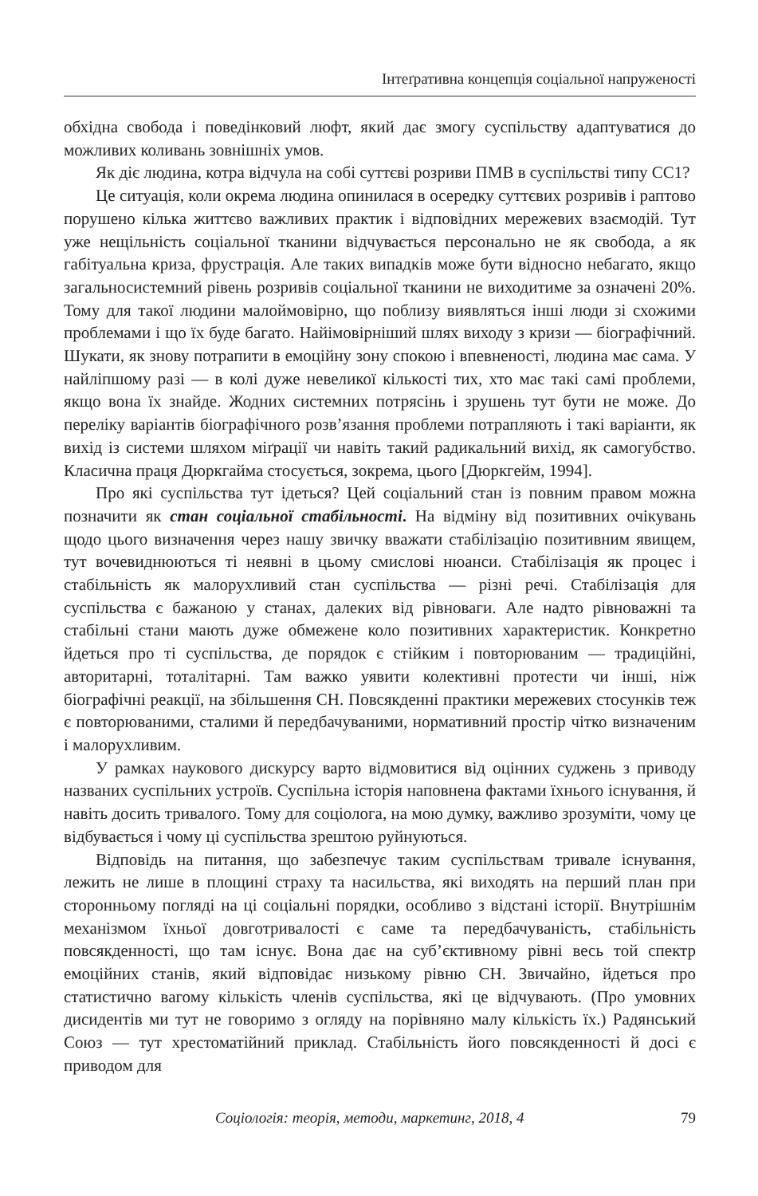Інтеґративна концепція соціальної напруженості
обхідна свобода і поведінковий люфт, який дає змогу суспільству адаптуватися до можливих коливань зовнішніх умов.
Як діє людина, котра відчула на собі суттєві розриви ПМВ в суспільстві типу СС1?
Це ситуація, коли окрема людина опинилася в осередку суттєвих розривів і раптово порушено кілька життєво важливих практик і відповідних мережевих взаємодій. Тут уже нещільність соціальної тканини відчувається персонально не як свобода, а як габітуальна криза, фрустрація. Але таких випадків може бути відносно небагато, якщо загальносистемний рівень розривів соціальної тканини не виходитиме за означені 20%. Тому для такої людини малоймовірно, що поблизу виявляться інші люди зі схожими проблемами і що їх буде багато. Найімовірніший шлях виходу з кризи — біографічний. Шукати, як знову потрапити в емоційну зону спокою і впевненості, людина має сама. У найліпшому разі — в колі дуже невеликої кількості тих, хто має такі самі проблеми, якщо вона їх знайде. Жодних системних потрясінь і зрушень тут бути не може. До переліку варіантів біографічного розв’язання проблеми потрапляють і такі варіанти, як вихід із системи шляхом міґрації чи навіть такий радикальний вихід, як самогубство. Класична праця Дюркгайма стосується, зокрема, цього [Дюркгейм, 1994].
Про які суспільства тут ідеться? Цей соціальний стан із повним правом можна позначити як стан соціальної стабільності. На відміну від позитивних очікувань щодо цього визначення через нашу звичку вважати стабілізацію позитивним явищем, тут вочевиднюються ті неявні в цьому смислові нюанси. Стабілізація як процес і стабільність як малорухливий стан суспільства — різні речі. Стабілізація для суспільства є бажаною у станах, далеких від рівноваги. Але надто рівноважні та стабільні стани мають дуже обмежене коло позитивних характеристик. Конкретно йдеться про ті суспільства, де порядок є стійким і повторюваним — традиційні, авторитарні, тоталітарні. Там важко уявити колективні протести чи інші, ніж біографічні реакції, на збільшення СН. Повсякденні практики мережевих стосунків теж є повторюваними, сталими й передбачуваними, нормативний простір чітко визначеним і малорухливим.
У рамках наукового дискурсу варто відмовитися від оцінних суджень з приводу названих суспільних устроїв. Суспільна історія наповнена фактами їхнього існування, й навіть досить тривалого. Тому для соціолога, на мою думку, важливо зрозуміти, чому це відбувається і чому ці суспільства зрештою руйнуються.
Відповідь на питання, що забезпечує таким суспільствам тривале існування, лежить не лише в площині страху та насильства, які виходять на перший план при сторонньому погляді на ці соціальні порядки, особливо з відстані історії. Внутрішнім механізмом їхньої довготривалості є саме та передбачуваність, стабільність повсякденності, що там існує. Вона дає на суб’єктивному рівні весь той спектр емоційних станів, який відповідає низькому рівню СН. Звичайно, йдеться про статистично вагому кількість членів суспільства, які це відчувають. (Про умовних дисидентів ми тут не говоримо з огляду на порівняно малу кількість їх.) Радянський Союз — тут хрестоматійний приклад. Стабільність його повсякденності й досі є приводом для
Соціологія: теорія, методи, маркетинг, 2018, 4 79